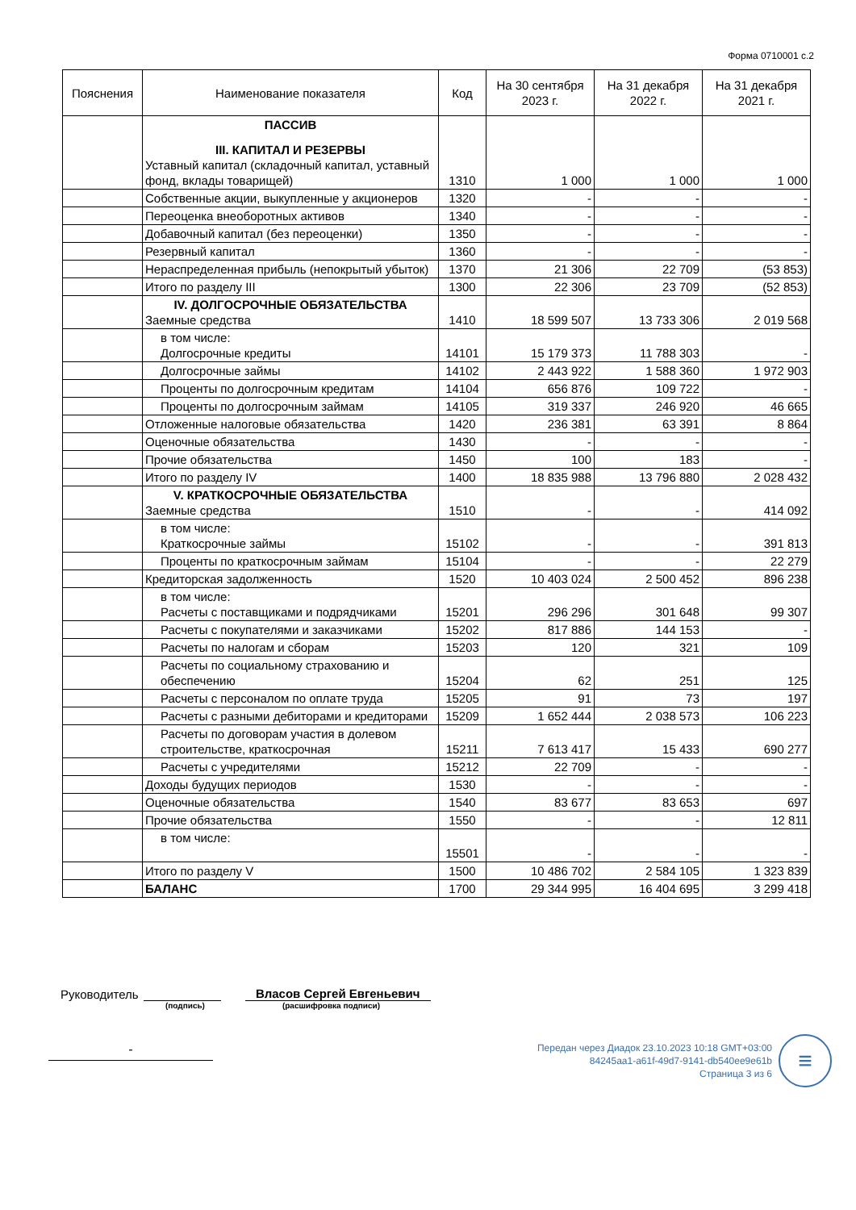Форма 0710001 с.2
| Пояснения | Наименование показателя | Код | На 30 сентября 2023 г. | На 31 декабря 2022 г. | На 31 декабря 2021 г. |
| --- | --- | --- | --- | --- | --- |
| | ПАССИВ III. КАПИТАЛ И РЕЗЕРВЫ Уставный капитал (складочный капитал, уставный фонд, вклады товарищей) | 1310 | 1 000 | 1 000 | 1 000 |
| | Собственные акции, выкупленные у акционеров | 1320 | - | - | - |
| | Переоценка внеоборотных активов | 1340 | - | - | - |
| | Добавочный капитал (без переоценки) | 1350 | - | - | - |
| | Резервный капитал | 1360 | - | - | - |
| | Нераспределенная прибыль (непокрытый убыток) | 1370 | 21 306 | 22 709 | (53 853) |
| | Итого по разделу III | 1300 | 22 306 | 23 709 | (52 853) |
| | IV. ДОЛГОСРОЧНЫЕ ОБЯЗАТЕЛЬСТВА Заемные средства | 1410 | 18 599 507 | 13 733 306 | 2 019 568 |
| | в том числе: Долгосрочные кредиты | 14101 | 15 179 373 | 11 788 303 | - |
| | Долгосрочные займы | 14102 | 2 443 922 | 1 588 360 | 1 972 903 |
| | Проценты по долгосрочным кредитам | 14104 | 656 876 | 109 722 | - |
| | Проценты по долгосрочным займам | 14105 | 319 337 | 246 920 | 46 665 |
| | Отложенные налоговые обязательства | 1420 | 236 381 | 63 391 | 8 864 |
| | Оценочные обязательства | 1430 | - | - | - |
| | Прочие обязательства | 1450 | 100 | 183 | - |
| | Итого по разделу IV | 1400 | 18 835 988 | 13 796 880 | 2 028 432 |
| | V. КРАТКОСРОЧНЫЕ ОБЯЗАТЕЛЬСТВА Заемные средства | 1510 | - | - | 414 092 |
| | в том числе: Краткосрочные займы | 15102 | - | - | 391 813 |
| | Проценты по краткосрочным займам | 15104 | - | - | 22 279 |
| | Кредиторская задолженность | 1520 | 10 403 024 | 2 500 452 | 896 238 |
| | в том числе: Расчеты с поставщиками и подрядчиками | 15201 | 296 296 | 301 648 | 99 307 |
| | Расчеты с покупателями и заказчиками | 15202 | 817 886 | 144 153 | - |
| | Расчеты по налогам и сборам | 15203 | 120 | 321 | 109 |
| | Расчеты по социальному страхованию и обеспечению | 15204 | 62 | 251 | 125 |
| | Расчеты с персоналом по оплате труда | 15205 | 91 | 73 | 197 |
| | Расчеты с разными дебиторами и кредиторами | 15209 | 1 652 444 | 2 038 573 | 106 223 |
| | Расчеты по договорам участия в долевом строительстве, краткосрочная | 15211 | 7 613 417 | 15 433 | 690 277 |
| | Расчеты с учредителями | 15212 | 22 709 | - | - |
| | Доходы будущих периодов | 1530 | - | - | - |
| | Оценочные обязательства | 1540 | 83 677 | 83 653 | 697 |
| | Прочие обязательства | 1550 | - | - | 12 811 |
| | в том числе: | 15501 | - | - | - |
| | Итого по разделу V | 1500 | 10 486 702 | 2 584 105 | 1 323 839 |
| | БАЛАНС | 1700 | 29 344 995 | 16 404 695 | 3 299 418 |
Руководитель Власов Сергей Евгеньевич
(подпись) (расшифровка подписи)
-
Передан через Диадок 23.10.2023 10:18 GMT+03:00
84245aa1-a61f-49d7-9141-db540ee9e61b
Страница 3 из 6
≡